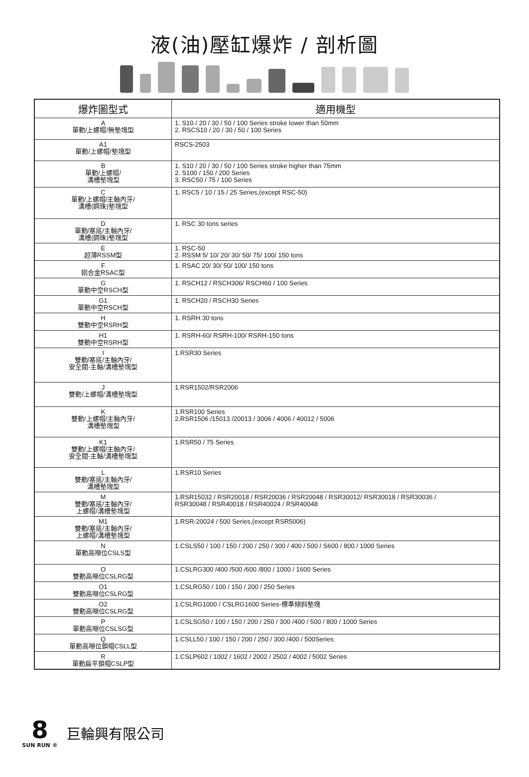液(油)壓缸爆炸 / 剖析圖
| 爆炸圖型式 | 適用機型 |
| --- | --- |
| A 單動/上螺帽/無墊塊型 | 1. S10 / 20 / 30 / 50 / 100 Series stroke lower than 50mm 2. RSCS10 / 20 / 30 / 50 / 100 Series |
| A1 單動/上螺帽/墊塊型 | RSCS-2503 |
| B 單動/上螺帽/ 溝槽墊塊型 | 1. S10 / 20 / 30 / 50 / 100 Series stroke higher than 75mm 2. S100 / 150 / 200 Series 3. RSC50 / 75 / 100 Series |
| C 單動/上螺帽/主軸內牙/ 溝槽(鋼珠)墊塊型 | 1. RSC5 / 10 / 15 / 25 Series,(except RSC-50) |
| D 單動/塞底/主軸內牙/ 溝槽(鋼珠)墊塊型 | 1. RSC 30 tons series |
| E 超薄RSSM型 | 1. RSC-50 2. RSSM 5/ 10/ 20/ 30/ 50/ 75/ 100/ 150 tons |
| F 鋁合金RSAC型 | 1. RSAC 20/ 30/ 50/ 100/ 150 tons |
| G 單動中空RSCH型 | 1. RSCH12 / RSCH306/ RSCH60 / 100 Series |
| G1 單動中空RSCH型 | 1. RSCH20 / RSCH30 Series |
| H 雙動中空RSRH型 | 1. RSRH 30 tons |
| H1 雙動中空RSRH型 | 1. RSRH-60/ RSRH-100/ RSRH-150 tons |
| I 雙動/塞底/主軸內牙/ 安全閥-主軸/溝槽墊塊型 | 1.RSR30 Series |
| J 雙動/上螺帽/溝槽墊塊型 | 1.RSR1502/RSR2006 |
| K 雙動/上螺帽/主軸內牙/ 溝槽墊塊型 | 1.RSR100 Series 2.RSR1506 /15013 /20013 / 3006 / 4006 / 40012 / 5006 |
| K1 雙動/上螺帽/主軸內牙/ 安全閥-主軸/溝槽墊塊型 | 1.RSR50 / 75 Series |
| L 雙動/塞底/主軸內牙/ 溝槽墊塊型 | 1.RSR10 Series |
| M 雙動/塞底/主軸內牙/ 上螺帽/溝槽墊塊型 | 1.RSR15032 / RSR20018 / RSR20036 / RSR20048 / RSR30012/ RSR30018 / RSR30036 / RSR30048 / RSR40018 / RSR40024 / RSR40048 |
| M1 雙動/塞底/主軸內牙/ 上螺帽/溝槽墊塊型 | 1.RSR-20024 / 500 Series,(except RSR5006) |
| N 單動高噸位CSLS型 | 1.CSLS50 / 100 / 150 / 200 / 250 / 300 / 400 / 500 / S600 / 800 / 1000 Series |
| O 雙動高噸位CSLRG型 | 1.CSLRG300 /400 /500 /600 /800 / 1000 / 1600 Series |
| O1 雙動高噸位CSLRG型 | 1.CSLRG50 / 100 / 150 / 200 / 250 Series |
| O2 雙動高噸位CSLRG型 | 1.CSLRG1000 / CSLRG1600 Series-標準傾斜墊塊 |
| P 單動高噸位CSLSG型 | 1.CSLSG50 / 100 / 150 / 200 / 250 / 300 /400 / 500 / 800 / 1000 Series |
| Q 單動高噸位鎖帽CSLL型 | 1.CSLL50 / 100 / 150 / 200 / 250 / 300 /400 / 500Series |
| R 單動扁平鎖帽CSLP型 | 1.CSLP602 / 1002 / 1602 / 2002 / 2502 / 4002 / 5002 Series |
8
SUN RUN ®
巨輪興有限公司